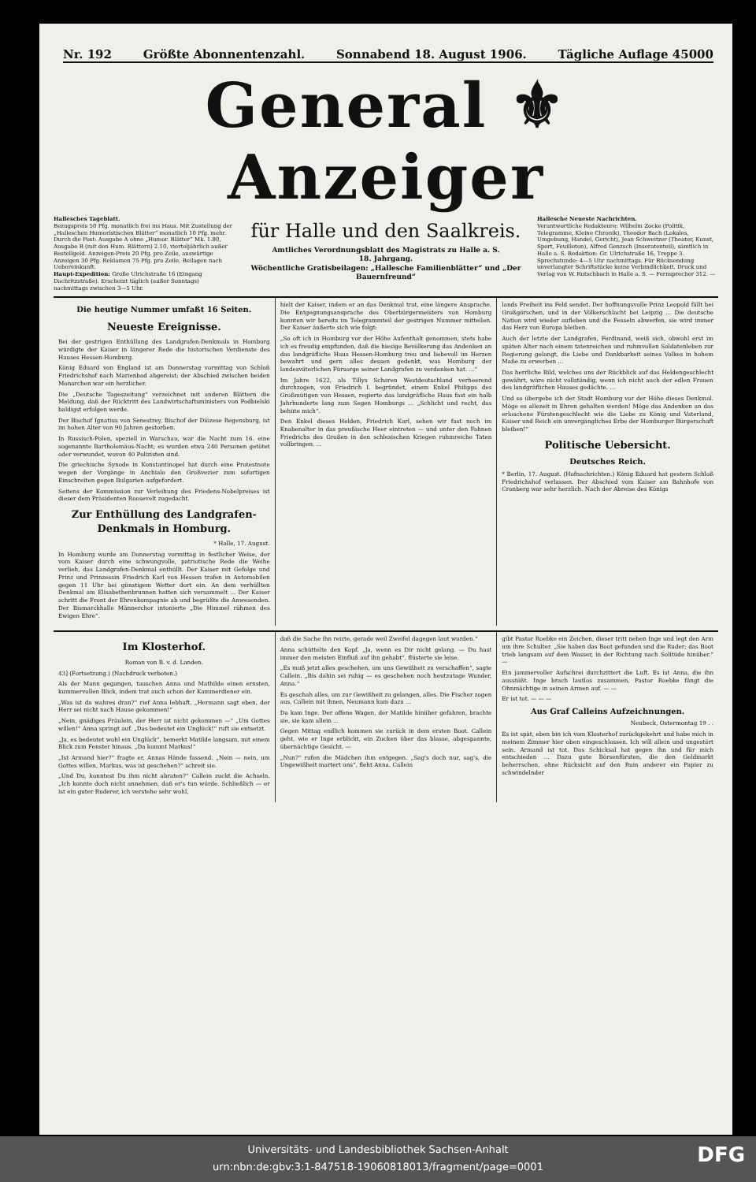Nr. 192 Größte Abonnentenzahl. Sonnabend 18. August 1906. Tägliche Auflage 45000
General ⚜ Anzeiger
Hallesches Tageblatt.
Bezugspreis 50 Pfg. monatlich frei ins Haus. Mit Zustellung der „Halleschen Humoristischen Blätter“ monatlich 10 Pfg. mehr. Durch die Post: Ausgabe A ohne „Humor. Blätter“ Mk. 1.80, Ausgabe B (mit den Hum. Blättern) 2.10, vierteljährlich außer Bestellgeld. Anzeigen-Preis 20 Pfg. pro Zeile, auswärtige Anzeigen 30 Pfg. Reklamen 75 Pfg. pro Zeile. Beilagen nach Uebereinkunft.
Haupt-Expedition: Große Ulrichstraße 16 (Eingang Dachritzstraße). Erscheint täglich (außer Sonntags) nachmittags zwischen 3—5 Uhr.
für Halle und den Saalkreis.
Amtliches Verordnungsblatt des Magistrats zu Halle a. S.
18. Jahrgang.
Wöchentliche Gratisbeilagen: „Hallesche Familienblätter“ und „Der Bauernfreund“
Hallesche Neueste Nachrichten.
Verantwortliche Redakteure: Wilhelm Zocke (Politik, Telegramme, Kleine Chronik), Theodor Bach (Lokales, Umgebung, Handel, Gericht), Jean Schweitzer (Theater, Kunst, Sport, Feuilleton), Alfred Genzsch (Inseratenteil), sämtlich in Halle a. S. Redaktion: Gr. Ulrichstraße 16, Treppe 3. Sprechstunde: 4—5 Uhr nachmittags. Für Rücksendung unverlangter Schriftstücke keine Verbindlichkeit. Druck und Verlag von W. Rutschbach in Halle a. S. — Fernsprecher 312. —
Die heutige Nummer umfaßt 16 Seiten.
Neueste Ereignisse.
Bei der gestrigen Enthüllung des Landgrafen-Denkmals in Homburg würdigte der Kaiser in längerer Rede die historischen Verdienste des Hauses Hessen-Homburg.
König Eduard von England ist am Donnerstag vormittag von Schloß Friedrichshof nach Marienbad abgereist; der Abschied zwischen beiden Monarchen war ein herzlicher.
Die „Deutsche Tageszeitung“ verzeichnet mit anderen Blättern die Meldung, daß der Rücktritt des Landwirtschaftsministers von Podbielski baldigst erfolgen werde.
Der Bischof Ignatius von Senestrey, Bischof der Diözese Regensburg, ist im hohen Alter von 90 Jahren gestorben.
In Russisch-Polen, speziell in Warschau, war die Nacht zum 16. eine sogenannte Bartholomäus-Nacht; es wurden etwa 240 Personen getötet oder verwundet, wovon 40 Polizisten sind.
Die griechische Synode in Konstantinopel hat durch eine Protestnote wegen der Vorgänge in Anchialo den Großvezier zum sofortigen Einschreiten gegen Bulgarien aufgefordert.
Seitens der Kommission zur Verleihung des Friedens-Nobelpreises ist dieser dem Präsidenten Roosevelt zugedacht.
Zur Enthüllung des Landgrafen-Denkmals in Homburg.
* Halle, 17. August.
In Homburg wurde am Donnerstag vormittag in festlicher Weise, der vom Kaiser durch eine schwungvolle, patriotische Rede die Weihe verlieh, das Landgrafen-Denkmal enthüllt. Der Kaiser mit Gefolge und Prinz und Prinzessin Friedrich Karl von Hessen trafen in Automobilen gegen 11 Uhr bei günstigem Wetter dort ein. An dem verhüllten Denkmal am Elisabethenbrunnen hatten sich versammelt ... Der Kaiser schritt die Front der Ehrenkompagnie ab und begrüßte die Anwesenden. Der Bismarckhalle Männerchor intonierte „Die Himmel rühmen des Ewigen Ehre“.
hielt der Kaiser, indem er an das Denkmal trat, eine längere Ansprache. Die Entgegnungsansprache des Oberbürgermeisters von Homburg konnten wir bereits im Telegrammteil der gestrigen Nummer mitteilen. Der Kaiser äußerte sich wie folgt:
„So oft ich in Homburg vor der Höhe Aufenthalt genommen, stets habe ich es freudig empfunden, daß die hiesige Bevölkerung das Andenken an das landgräfliche Haus Hessen-Homburg treu und liebevoll im Herzen bewahrt und gern alles dessen gedenkt, was Homburg der landesväterlichen Fürsorge seiner Landgrafen zu verdanken hat. ...“
Im Jahre 1622, als Tillys Scharen Westdeutschland verheerend durchzogen, von Friedrich I. begründet, einem Enkel Philipps des Großmütigen von Hessen, regierte das landgräfliche Haus fast ein halb Jahrhunderte lang zum Segen Homburgs ... „Schlicht und recht, das behüte mich“.
Den Enkel dieses Helden, Friedrich Karl, sehen wir fast noch im Knabenalter in das preußische Heer eintreten — und unter den Fahnen Friedrichs des Großen in den schlesischen Kriegen ruhmreiche Taten vollbringen. ...
lands Freiheit ins Feld sendet. Der hoffnungsvolle Prinz Leopold fällt bei Großgörschen, und in der Völkerschlacht bei Leipzig ... Die deutsche Nation wird wieder aufleben und die Fesseln abwerfen, sie wird immer das Herz von Europa bleiben.
Auch der letzte der Landgrafen, Ferdinand, weiß sich, obwohl erst im späten Alter nach einem tatenreichen und ruhmvollen Soldatenleben zur Regierung gelangt, die Liebe und Dankbarkeit seines Volkes in hohem Maße zu erwerben ...
Das herrliche Bild, welches uns der Rückblick auf das Heldengeschlecht gewährt, wäre nicht vollständig, wenn ich nicht auch der edlen Frauen des landgräflichen Hauses gedächte. ...
Und so übergebe ich der Stadt Homburg vor der Höhe dieses Denkmal. Möge es allezeit in Ehren gehalten werden! Möge das Andenken an das erloschene Fürstengeschlecht wie die Liebe zu König und Vaterland, Kaiser und Reich ein unvergängliches Erbe der Homburger Bürgerschaft bleiben!“
Politische Uebersicht.
Deutsches Reich.
* Berlin, 17. August. (Hofnachrichten.) König Eduard hat gestern Schloß Friedrichshof verlassen. Der Abschied vom Kaiser am Bahnhofe von Cronberg war sehr herzlich. Nach der Abreise des Königs
Im Klosterhof.
Roman von B. v. d. Landen.
43] (Fortsetzung.) (Nachdruck verboten.)
Als der Mann gegangen, tauschen Anna und Mathilde einen ernsten, kummervollen Blick, indem trat auch schon der Kammerdiener ein.
„Was ist da wahres dran?“ rief Anna lebhaft. „Hermann sagt eben, der Herr sei nicht nach Hause gekommen!“
„Nein, gnädiges Fräulein, der Herr ist nicht gekommen —“ „Um Gottes willen!“ Anna springt auf. „Das bedeutet ein Unglück!“ ruft sie entsetzt.
„Ja, es bedeutet wohl ein Unglück“, bemerkt Matilde langsam, mit einem Blick zum Fenster hinaus. „Da kommt Markus!“
„Ist Armand hier?“ fragte er, Annas Hände fassend. „Nein — nein, um Gottes willen, Markus, was ist geschehen?“ schreit sie.
„Und Du, konntest Du ihm nicht abraten?“ Callein zuckt die Achseln. „Ich konnte doch nicht annehmen, daß er's tun würde. Schließlich — er ist ein guter Ruderer, ich verstehe sehr wohl,
daß die Sache ihn reizte, gerade weil Zweifel dagegen laut wurden.“
Anna schüttelte den Kopf. „Ja, wenn es Dir nicht gelang. — Du hast immer den meisten Einfluß auf ihn gehabt“, flüsterte sie leise.
„Es muß jetzt alles geschehen, um uns Gewißheit zu verschaffen“, sagte Callein. „Bis dahin sei ruhig — es geschehen noch heutzutage Wunder, Anna.“
Es geschah alles, um zur Gewißheit zu gelangen, alles. Die Fischer zogen aus, Callein mit ihnen, Neumann kam dazu ...
Da kam Inge. Der offene Wagen, der Matilde hinüber gefahren, brachte sie, sie kam allein ...
Gegen Mittag endlich kommen sie zurück in dem ersten Boot. Callein geht, wie er Inge erblickt, ein Zucken über das blasse, abgespannte, übernächtige Gesicht. —
„Nun?“ rufen die Mädchen ihm entgegen. „Sag's doch nur, sag's, die Ungewißheit martert uns“, fleht Anna. Callein
gibt Pastor Roebke ein Zeichen, dieser tritt neben Inge und legt den Arm um ihre Schulter. „Sie haben das Boot gefunden und die Ruder; das Boot trieb langsam auf dem Wasser, in der Richtung nach Solitüde hinüber.“ —
Ein jammervoller Aufschrei durchzittert die Luft. Es ist Anna, die ihn ausstößt. Inge brach lautlos zusammen, Pastor Roebke fängt die Ohnmächtige in seinen Armen auf. — —
Er ist tot. — — —
Aus Graf Calleins Aufzeichnungen.
Neubeck, Ostermontag 19 . .
Es ist spät, eben bin ich vom Klosterhof zurückgekehrt und habe mich in meinem Zimmer hier oben eingeschlossen. Ich will allein und ungestört sein. Armand ist tot. Das Schicksal hat gegen ihn und für mich entschieden ... Dazu gute Börsenfürsten, die den Geldmarkt beherrschen, ohne Rücksicht auf den Ruin anderer ein Papier zu schwindelnder
Universitäts- und Landesbibliothek Sachsen-Anhalt
urn:nbn:de:gbv:3:1-847518-19060818013/fragment/page=0001
DFG